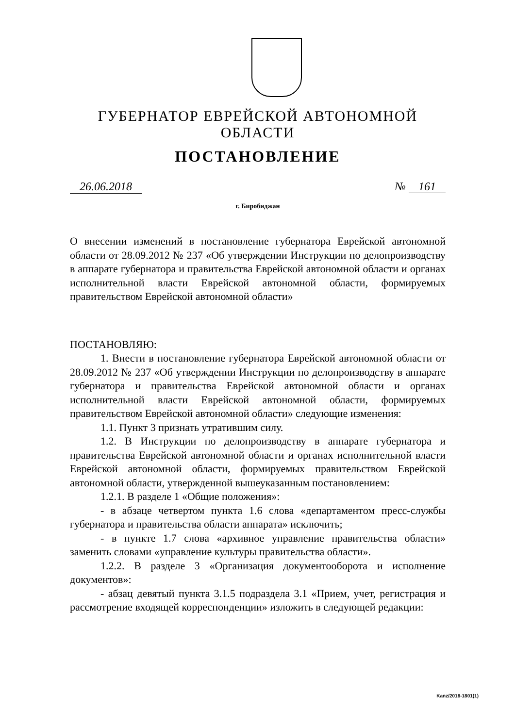ГУБЕРНАТОР ЕВРЕЙСКОЙ АВТОНОМНОЙ ОБЛАСТИ
ПОСТАНОВЛЕНИЕ
26.06.2018 № 161
г. Биробиджан
О внесении изменений в постановление губернатора Еврейской автономной области от 28.09.2012 № 237 «Об утверждении Инструкции по делопроизводству в аппарате губернатора и правительства Еврейской автономной области и органах исполнительной власти Еврейской автономной области, формируемых правительством Еврейской автономной области»
ПОСТАНОВЛЯЮ:
1. Внести в постановление губернатора Еврейской автономной области от 28.09.2012 № 237 «Об утверждении Инструкции по делопроизводству в аппарате губернатора и правительства Еврейской автономной области и органах исполнительной власти Еврейской автономной области, формируемых правительством Еврейской автономной области» следующие изменения:
1.1. Пункт 3 признать утратившим силу.
1.2. В Инструкции по делопроизводству в аппарате губернатора и правительства Еврейской автономной области и органах исполнительной власти Еврейской автономной области, формируемых правительством Еврейской автономной области, утвержденной вышеуказанным постановлением:
1.2.1. В разделе 1 «Общие положения»:
- в абзаце четвертом пункта 1.6 слова «департаментом пресс-службы губернатора и правительства области аппарата» исключить;
- в пункте 1.7 слова «архивное управление правительства области» заменить словами «управление культуры правительства области».
1.2.2. В разделе 3 «Организация документооборота и исполнение документов»:
- абзац девятый пункта 3.1.5 подраздела 3.1 «Прием, учет, регистрация и рассмотрение входящей корреспонденции» изложить в следующей редакции:
Kanz/2018-1801(1)